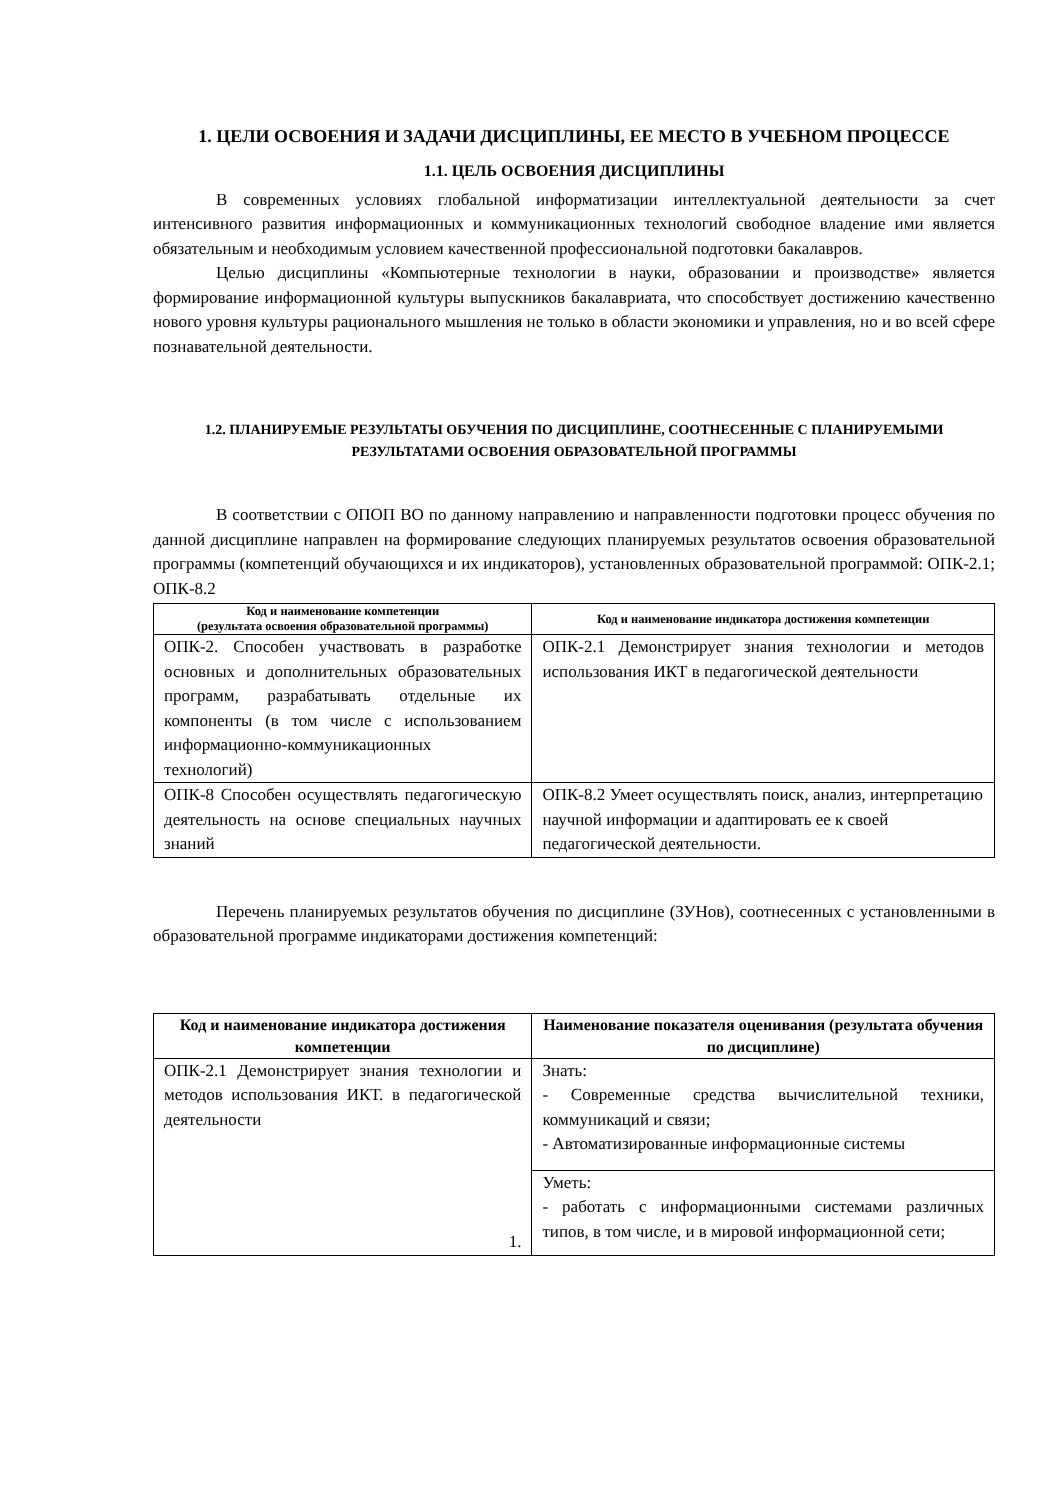1. ЦЕЛИ ОСВОЕНИЯ И ЗАДАЧИ ДИСЦИПЛИНЫ, ЕЕ МЕСТО В УЧЕБНОМ ПРОЦЕССЕ
1.1. ЦЕЛЬ ОСВОЕНИЯ ДИСЦИПЛИНЫ
В современных условиях глобальной информатизации интеллектуальной деятельности за счет интенсивного развития информационных и коммуникационных технологий свободное владение ими является обязательным и необходимым условием качественной профессиональной подготовки бакалавров.
Целью дисциплины «Компьютерные технологии в науки, образовании и производстве» является формирование информационной культуры выпускников бакалавриата, что способствует достижению качественно нового уровня культуры рационального мышления не только в области экономики и управления, но и во всей сфере познавательной деятельности.
1.2. ПЛАНИРУЕМЫЕ РЕЗУЛЬТАТЫ ОБУЧЕНИЯ ПО ДИСЦИПЛИНЕ, СООТНЕСЕННЫЕ С ПЛАНИРУЕМЫМИ РЕЗУЛЬТАТАМИ ОСВОЕНИЯ ОБРАЗОВАТЕЛЬНОЙ ПРОГРАММЫ
В соответствии с ОПОП ВО по данному направлению и направленности подготовки процесс обучения по данной дисциплине направлен на формирование следующих планируемых результатов освоения образовательной программы (компетенций обучающихся и их индикаторов), установленных образовательной программой: ОПК-2.1; ОПК-8.2
| Код и наименование компетенции (результата освоения образовательной программы) | Код и наименование индикатора достижения компетенции |
| --- | --- |
| ОПК-2. Способен участвовать в разработке основных и дополнительных образовательных программ, разрабатывать отдельные их компоненты (в том числе с использованием информационно-коммуникационных технологий) | ОПК-2.1 Демонстрирует знания технологии и методов использования ИКТ в педагогической деятельности |
| ОПК-8 Способен осуществлять педагогическую деятельность на основе специальных научных знаний | ОПК-8.2 Умеет осуществлять поиск, анализ, интерпретацию научной информации и адаптировать ее к своей педагогической деятельности. |
Перечень планируемых результатов обучения по дисциплине (ЗУНов), соотнесенных с установленными в образовательной программе индикаторами достижения компетенций:
| Код и наименование индикатора достижения компетенции | Наименование показателя оценивания (результата обучения по дисциплине) |
| --- | --- |
| ОПК-2.1 Демонстрирует знания технологии и методов использования ИКТ. в педагогической деятельности 1. | Знать: - Современные средства вычислительной техники, коммуникаций и связи; - Автоматизированные информационные системы |
| | Уметь: - работать с информационными системами различных типов, в том числе, и в мировой информационной сети; |